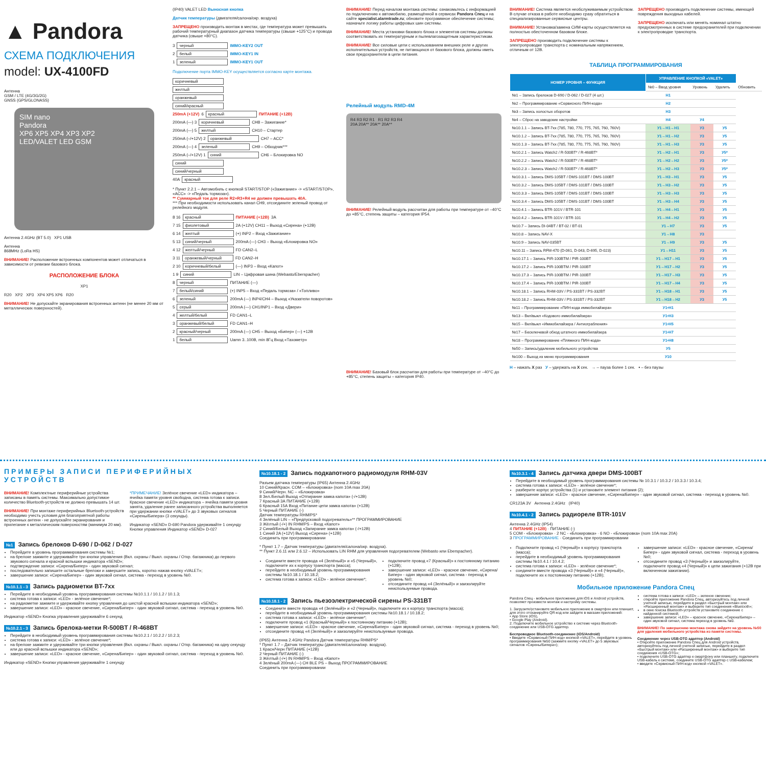▲ Pandora
СХЕМА ПОДКЛЮЧЕНИЯ
model: UX-4100FD
Антенна
GSM / LTE (4G/3G/2G)
GNSS (GPS/GLONASS)
SIM nano
Pandora
XP6 XP5 XP4 XP3 XP2
LED/VALET LED GSM
Антенна 2.4GHz (BT 5.0) XP1 USB
Антенна
868MHz (LoRa HS)
ВНИМАНИЕ! Расположение встроенных компонентов может отличаться в зависимости от ревизии базового блока.
РАСПОЛОЖЕНИЕ БЛОКА
XP1
R20 XP2 XP3 XP4 XP5 XP6 R20
ВНИМАНИЕ! Не допускайте экранирования встроенных антенн (не менее 20 мм от металлических поверхностей).
(IP40) VALET LED Выносная кнопка
Датчик температуры (двигателя/салона/окр. воздуха)
ЗАПРЕЩЕНО производить монтаж в местах, где температура может превышать рабочий температурный диапазон датчика температуры (свыше +125°C) и провода датчика (свыше +80°C).
3 черный IMMO-KEY2 OUT
2 белый IMMO-KEY1 IN
1 зеленый IMMO-KEY1 OUT
Подключение порта IMMO-KEY осуществляется согласно карте монтажа.
коричневый
желтый
оранжевый
синий/красный
250mA (+12V) 6 красный ПИТАНИЕ (+12В)
200mA (—) 3 коричневый CH8 – Зажигание*
200mA (—) 5 желтый CH10 – Стартер
250mA (–/+12V) 2 оранжевый CH7 – ACC*
200mA (—) 4 зеленый CH9 – Обходчик***
250mA (–/+12V) 1 синий CH6 – Блокировка NO
синий
синий/черный
40A красный
* Пункт 2.2.1 – Автомобиль с кнопкой START/STOP («Зажигание» -> «START/STOP», «ACC» -> «Педаль тормоза»).
** Суммарный ток для реле R2+R3+R4 не должен превышать 40А.
*** При необходимости использовать канал CH9, отсоедините зеленый провод от релейного модуля.
8 16 красный ПИТАНИЕ (+12В) 3А
7 15 фиолетовый 2A (+12V) CH11 – Выход «Сирена» (+12В)
6 14 желтый (+) INP2 – Вход «Зажигание»
5 13 синий/черный 200mA (—) CH3 – Выход «Блокировка NO»
4 12 желтый/черный FD CAN2–L
3 11 оранжевый/черный FD CAN2–H
2 10 коричневый/белый (—) INP3 – Вход «Капот»
1 9 синий LIN – Цифровая шина (Webasto/Eberspacher)
8 черный ПИТАНИЕ (—)
7 белый/синий (+) INP5 – Вход «Педаль тормоза» / «Топливо»
6 зеленый 200mA (—) INP4/CH4 – Выход «Указатели поворотов»
5 серый 200mA (—) CH1/INP1 – Вход «Двери»
4 желтый/белый FD CAN1–L
3 оранжевый/белый FD CAN1–H
2 красный/черный 200mA (—) CH5 – Выход «Бипер» (—) +12В
1 белый Uamn 3..100B, min 8Гц Вход «Тахометр»
ВНИМАНИЕ! Перед началом монтажа системы: ознакомьтесь с информацией по подключению к автомобилю, размещённой в сервисах Pandora Спец и на сайте specialist.alarmtrade.ru; обновите программное обеспечение системы; назначьте логику работы цифровых шин системы.
ВНИМАНИЕ! Места установки базового блока и элементов системы должны соответствовать их температурным и пылевлагозащитным характеристикам.
ВНИМАНИЕ! Все силовые цепи с использованием внешних реле и других исполнительных устройств, не питающихся от базового блока, должны иметь свои предохранители в цепи питания.
Релейный модуль RMD-4M
R4 R3 R2 R1 R1 R2 R3 R4
20A 20A** 20A** 20A**
ВНИМАНИЕ! Релейный модуль рассчитан для работы при температуре от –40°C до +85°C, степень защиты – категория IP54.
ВНИМАНИЕ! Базовый блок рассчитан для работы при температуре от –40°C до +85°C, степень защиты – категория IP40.
ВНИМАНИЕ! Система является необслуживаемым устройством. В случае отказа в работе необходимо сразу обратиться в специализированные сервисные центры.
ВНИМАНИЕ! Установка/замена СИМ-карты осуществляется на полностью обесточенном базовом блоке.
ЗАПРЕЩЕНО производить подключение системы к электропроводке транспорта с номинальным напряжением, отличным от 12В.
ЗАПРЕЩЕНО производить подключение системы, имеющей повреждения выходных кабелей.
ЗАПРЕЩЕНО исключать или менять номинал штатно предусмотренных в системе предохранителей при подключении к электропроводке транспорта.
ТАБЛИЦА ПРОГРАММИРОВАНИЯ
| НОМЕР УРОВНЯ – ФУНКЦИЯ | УПРАВЛЕНИЕ КНОПКОЙ «VALET» | | | |
| --- | --- | --- | --- | --- |
| | №0 – Ввод уровня | Уровень | Удалить | Обновить |
| №1 – Запись брелоков D-690 / D-062 / D-027 (4 шт.) | Н1 | | | |
| №2 – Программирование «Сервисного ПИН-кода» | Н2 | | | |
| №3 – Запись холостых оборотов | Н3 | | | |
| №4 – Сброс на заводские настройки | Н4 | У4 | | |
| №10.1.1 – Запись BT-7xx (785, 780, 770, 775, 765, 760, 760V) | У1→Н1→Н1 | У3 | У5 | |
| №10.1.2 – Запись BT-7xx (785, 780, 770, 775, 765, 760, 760V) | У1→Н1→Н2 | У3 | У5 | |
| №10.1.3 – Запись BT-7xx (785, 780, 770, 775, 765, 760, 760V) | У1→Н1→Н3 | У3 | У5 | |
| №10.2.1 – Запись Watch2 / R-500BT* / R-468BT* | У1→Н2→Н1 | У3 | У5* | |
| №10.2.2 – Запись Watch2 / R-500BT* / R-468BT* | У1→Н2→Н2 | У3 | У5* | |
| №10.2.3 – Запись Watch2 / R-500BT* / R-468BT* | У1→Н2→Н3 | У3 | У5* | |
| №10.3.1 – Запись DMS-105BT / DMS-101BT / DMS-100BT | У1→Н3→Н1 | У3 | У5 | |
| №10.3.2 – Запись DMS-105BT / DMS-101BT / DMS-100BT | У1→Н3→Н2 | У3 | У5 | |
| №10.3.3 – Запись DMS-105BT / DMS-101BT / DMS-100BT | У1→Н3→Н3 | У3 | У5 | |
| №10.3.4 – Запись DMS-105BT / DMS-101BT / DMS-100BT | У1→Н3→Н4 | У3 | У5 | |
| №10.4.1 – Запись BTR-101V / BTR-101 | У1→Н4→Н1 | У3 | У5 | |
| №10.4.2 – Запись BTR-101V / BTR-101 | У1→Н4→Н2 | У3 | У5 | |
| №10.7 – Запись DI-04BT / BT-02 / BT-01 | У1→Н7 | У3 | У5 | |
| №10.8 – Запись NAV-X | У1→Н8 | У3 | | |
| №10.9 – Запись NAV-035BT | У1→Н9 | У3 | У5 | |
| №10.11 – Запись RFM-470 (D-061, D-043, D-695, D-023) | У1→Н11 | У3 | У5 | |
| №10.17.1 – Запись PIR-100BTM / PIR-100BT | У1→Н17→Н1 | У3 | У5 | |
| №10.17.2 – Запись PIR-100BTM / PIR-100BT | У1→Н17→Н2 | У3 | У5 | |
| №10.17.3 – Запись PIR-100BTM / PIR-100BT | У1→Н17→Н3 | У3 | У5 | |
| №10.17.4 – Запись PIR-100BTM / PIR-100BT | У1→Н17→Н4 | У3 | У5 | |
| №10.18.1 – Запись RHM-03V / PS-331BT / PS-332BT | У1→Н18→Н1 | У3 | У5 | |
| №10.18.2 – Запись RHM-03V / PS-331BT / PS-332BT | У1→Н18→Н2 | У3 | У5 | |
| №11 – Программирование «ПИН-кода иммобилайзера» | У1•Н1 | | | |
| №13 – Вкл/выкл «Кодового иммобилайзера» | У1•Н3 | | | |
| №15 – Вкл/выкл «Иммобилайзера / Антиограбления» | У1•Н5 | | | |
| №17 – Бесключевой обход штатного иммобилайзера | У1•Н7 | | | |
| №18 – Программирование «Пляжного ПИН-кода» | У1•Н8 | | | |
| №50 – Запись/удаление мобильного устройства | У5 | | | |
| №100 – Выход из меню программирования | У10 | | | |
Н – нажать X раз У – удержать на X сек. → – пауза более 1 сек. • – без паузы
ПРИМЕРЫ ЗАПИСИ ПЕРИФЕРИЙНЫХ УСТРОЙСТВ
ВНИМАНИЕ! Комплектные периферийные устройства записаны в память системы. Максимально допустимое количество Bluetooth-устройств не должно превышать 14 шт.
ВНИМАНИЕ! При монтаже периферийных Bluetooth-устройств необходимо учесть условия для благоприятной работы встроенных антенн - не допускайте экранирования и прилегание к металлическим поверхностям (минимум 20 мм).
*ПРИМЕЧАНИЕ! Зелёное свечение «LED» индикатора – ячейка памяти уровня свободна, система готова к записи. Красное свечение «LED» индикатора – ячейка памяти уровня занята, удаление ранее записанного устройства выполняется при удержании кнопки «VALET» до 3 звуковых сигналов «Сирены/Бипера» (3 секунды).
Индикатор «SEND» D-690 Pandora удерживайте 1 секунду Кнопки управления Индикатор «SEND» D-027
№1 Запись брелоков D-690 / D-062 / D-027
Перейдите в уровень программирования системы №1;
на брелоке зажмите и удерживайте три кнопки управления (Вкл. охраны / Выкл. охраны / Откр. багажника) до первого звукового сигнала и красной вспышки индикатора «SEND»;
подтверждение записи: «Сирена/Бипер» - один звуковой сигнал;
последовательно запишите остальные брелоки и завершите запись, коротко нажав кнопку «VALET»;
завершение записи: «Сирена/Бипер» - один звуковой сигнал, система - переход в уровень №0.
№10.1.1 - 3 Запись радиометки BT-7xx
Перейдите в необходимый уровень программирования системы №10.1.1 / 10.1.2 / 10.1.3;
система готова к записи: «LED» - зелёное свечение*;
на радиометке зажмите и удерживайте кнопку управления до шестой красной вспышки индикатора «SEND»;
завершение записи: «LED» - красное свечение, «Сирена/Бипер» - один звуковой сигнал, система - переход в уровень №0.
Индикатор «SEND» Кнопка управления удерживайте 6 секунд
№10.2.1 - 3 Запись брелока-метки R-500BT / R-468BT
Перейдите в необходимый уровень программирования системы №10.2.1 / 10.2.2 / 10.2.3;
система готова к записи: «LED» - зелёное свечение*;
на брелоке зажмите и удерживайте три кнопки управления (Вкл. охраны / Выкл. охраны / Откр. багажника) на одну секунду или до красной вспышки индикатора «SEND»;
завершение записи: «LED» - красное свечение, «Сирена/Бипер» - один звуковой сигнал, система - переход в уровень №0.
Индикатор «SEND» Кнопки управления удерживайте 1 секунду
№10.18.1 - 2 Запись подкапотного радиомодуля RHM-03V
Разъем датчика температуры (IP65) Антенна 2.4GHz
10 Синий/Красн. COM – «Блокировка» (nom 10A max 20A)
9 Синий/Черн. NC – «Блокировка»
8 Зел./Белый Выход «Отпирание замка капота» (-/+12В)
7 Красный 3А ПИТАНИЕ (+12В)
6 Красный 15А Вход «Питание цепи замка капота» (+12В)
5 Черный ПИТАНИЕ (-)
Датчик температуры RHM/PS*
4 Зелёный LIN – «Предпусковой подогреватель»** ПРОГРАММИРОВАНИЕ
3 Жёлтый (-/+) IN RHM/PS – Вход «Капот»
2 Синий/Белый Выход «Запирание замка капота» (-/+12В)
1 Синий 2A (+12V) Выход «Сирена» (+12В)
Соединить при программировании
* Пункт 1.7 – Датчик температуры (двигателя/салона/окр. воздуха).
** Пункт 2.6.11 или 2.6.12 – Использовать LIN RHM для управления подогревателем (Webasto или Eberspacher).
Соедините вместе провода «4 (Зелёный)» и «5 (Черный)», подключите их к корпусу транспорта (масса);
перейдите в необходимый уровень программирования системы №10.18.1 / 10.18.2;
система готова к записи: «LED» - зелёное свечение*;
подключите провод «7 (Красный)» к постоянному питанию (+12В);
завершение записи: «LED» - красное свечение, «Сирена/Бипер» - один звуковой сигнал, система - переход в уровень №0;
отсоедините провод «4 (Зелёный)» и заизолируйте неиспользуемые провода.
№10.18.1 - 2 Запись пьезоэлектрической сирены PS-331BT
Соедините вместе провода «4 (Зелёный)» и «2 (Черный)», подключите их к корпусу транспорта (масса);
перейдите в необходимый уровень программирования системы №10.18.1 / 10.18.2;
система готова к записи: «LED» - зелёное свечение*;
подключите провод «1 (Красный/Черный)» к постоянному питанию (+12В);
завершение записи: «LED» - красное свечение, «Сирена/Бипер» - один звуковой сигнал, система - переход в уровень №0;
отсоедините провод «4 (Зелёный)» и заизолируйте неиспользуемые провода.
(IP65) Антенна 2.4GHz Pandora Датчик температуры RHM/PS*
* Пункт 1.7 – Датчик температуры (двигателя/салона/окр. воздуха).
1 Красн/Черн ПИТАНИЕ (+12В)
2 Черный ПИТАНИЕ (-)
3 Жёлтый (-/+) IN RHM/PS – Вход «Капот»
4 Зелёный 200mA (—) CH BLE PS – Выход ПРОГРАММИРОВАНИЕ
Соединить при программировании
№10.3.1 - 4 Запись датчика двери DMS-100BT
Перейдите в необходимый уровень программирования системы № 10.3.1 / 10.3.2 / 10.3.3 / 10.3.4;
система готова к записи: «LED» - зелёное свечение*;
разберите корпус устройства (1) и установите элемент питания (2);
завершение записи: «LED» - красное свечение, «Сирена/Бипер» - один звуковой сигнал, система - переход в уровень №0.
CR123A 3V Антенна 2.4GHz (IP40)
№10.4.1 - 2 Запись радиореле BTR-101V
Антенна 2.4GHz (IP54)
4 ПИТАНИЕ (+12В) · ПИТАНИЕ (-)
5 COM - «Блокировка» · 2 NC - «Блокировка» · 6 NO - «Блокировка» (nom 10A max 20A)
3 ПРОГРАММИРОВАНИЕ · Соединить при программировании
Подключите провод «1 (Черный)» к корпусу транспорта (масса);
перейдите в необходимый уровень программирования системы №10.4.1 / 10.4.2;
система готова к записи: «LED» - зелёное свечение*;
соедините вместе провода «3 (Черный)» и «4 (Черный)», подключите их к постоянному питанию (+12В);
завершение записи: «LED» - красное свечение, «Сирена/Бипер» - один звуковой сигнал, система - переход в уровень №0;
отсоедините провод «3 (Черный)» и заизолируйте, подключите провод «4 (Черный)» к цепи зажигания (+12В при включенном зажигании).
Мобильное приложение Pandora Спец
Pandora Спец - мобильное приложение для iOS и Android устройств, позволяет произвести монтаж и настройку системы.
1. Загрузите/установите мобильное приложение в смартфон или планшет, для этого отсканируйте QR-код или зайдите в магазин приложений:
• App Store (iOS),
• Google Play (Android).
2. Подключите мобильное устройство к системе через Bluetooth-соединение или USB-OTG адаптер.
Беспроводное Bluetooth-соединение (iOS/Android)
• Введите «Сервисный ПИН-код» кнопкой «VALET», перейдите в уровень программирования №50 (зажмите кнопку «VALET» до 5 звуковых сигналов «Сирены/Бипера»);
система готова к записи: «LED» – зеленое свечение;
откройте приложение Pandora Спец, авторизуйтесь под личной учетной записью, перейдите в раздел «Быстрый монтаж» или «Расширенный монтаж» и выберите тип соединения «Bluetooth»;
в окне поиска Bluetooth-устройств установите соединение с найденной системой;
завершение записи: «LED» – красное свечение, «Сирена/Бипер» – один звуковой сигнал, система переход в уровень №0.
ВНИМАНИЕ! По завершению монтажа снова зайдите на уровень №50 для удаления мобильного устройства из памяти системы.
Соединение через USB-OTG адаптер (Android)
• Откройте приложение Pandora Спец для Android устройств, авторизуйтесь под личной учетной записью, перейдите в раздел «Быстрый монтаж» или «Расширенный монтаж» и выберите тип соединения «USB-OTG»;
• подключите USB-OTG адаптер к смартфону или планшету, подключите USB-кабель к системе, соедините USB-OTG адаптер с USB-кабелем;
• введите «Сервисный ПИН-код» кнопкой «VALET».